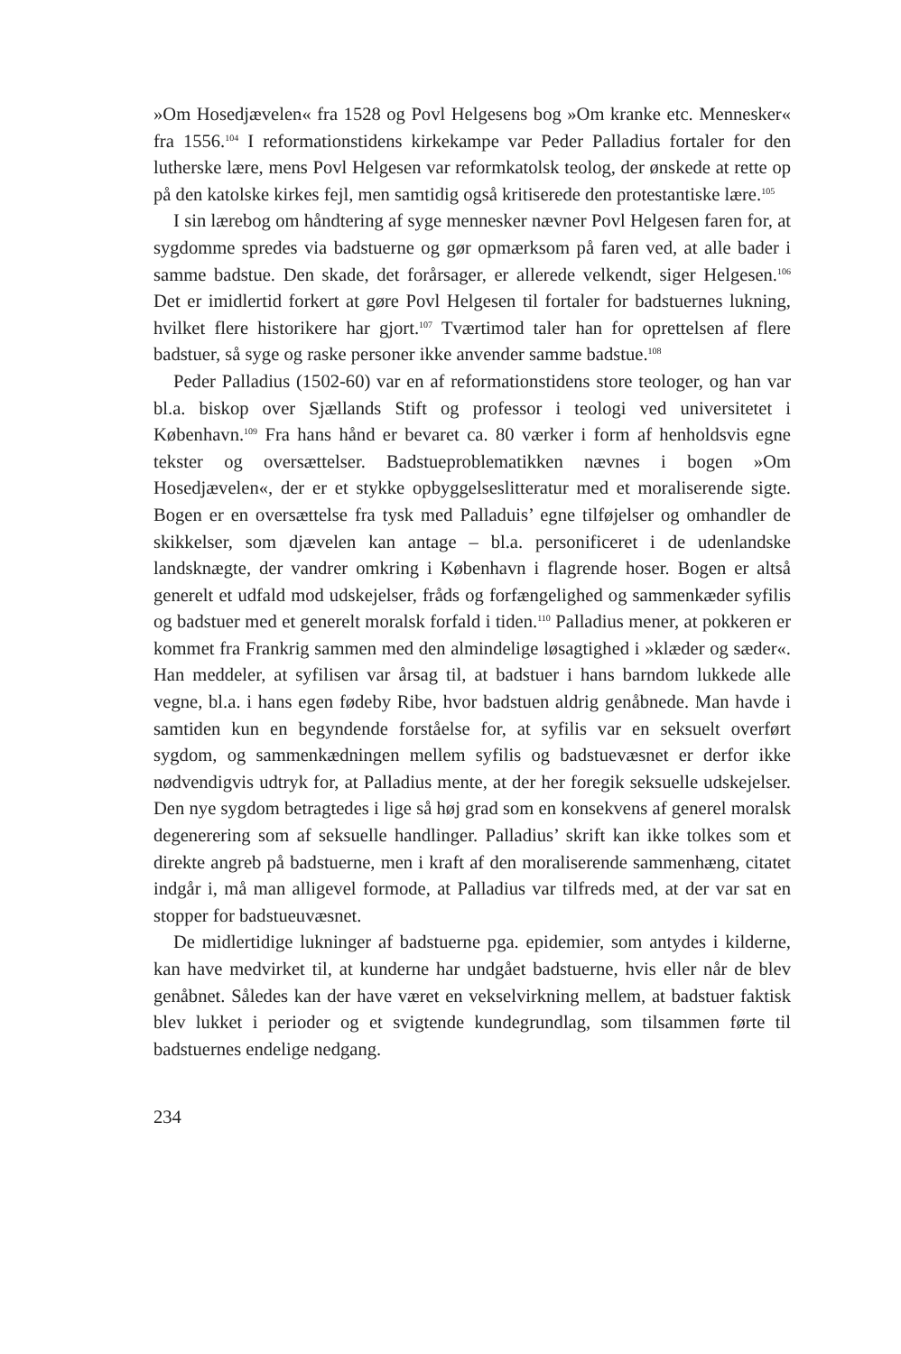»Om Hosedjævelen« fra 1528 og Povl Helgesens bog »Om kranke etc. Mennesker« fra 1556.<sup>104</sup> I reformationstidens kirkekampe var Peder Palladius fortaler for den lutherske lære, mens Povl Helgesen var reformkatolsk teolog, der ønskede at rette op på den katolske kirkes fejl, men samtidig også kritiserede den protestantiske lære.<sup>105</sup>
I sin lærebog om håndtering af syge mennesker nævner Povl Helgesen faren for, at sygdomme spredes via badstuerne og gør opmærksom på faren ved, at alle bader i samme badstue. Den skade, det forårsager, er allerede velkendt, siger Helgesen.<sup>106</sup> Det er imidlertid forkert at gøre Povl Helgesen til fortaler for badstuernes lukning, hvilket flere historikere har gjort.<sup>107</sup> Tværtimod taler han for oprettelsen af flere badstuer, så syge og raske personer ikke anvender samme badstue.<sup>108</sup>
Peder Palladius (1502-60) var en af reformationstidens store teologer, og han var bl.a. biskop over Sjællands Stift og professor i teologi ved universitetet i København.<sup>109</sup> Fra hans hånd er bevaret ca. 80 værker i form af henholdsvis egne tekster og oversættelser. Badstueproblematikken nævnes i bogen »Om Hosedjævelen«, der er et stykke opbyggelseslitteratur med et moraliserende sigte. Bogen er en oversættelse fra tysk med Palladuis’ egne tilføjelser og omhandler de skikkelser, som djævelen kan antage – bl.a. personificeret i de udenlandske landsknægte, der vandrer omkring i København i flagrende hoser. Bogen er altså generelt et udfald mod udskejelser, fråds og forfængelighed og sammenkæder syfilis og badstuer med et generelt moralsk forfald i tiden.<sup>110</sup> Palladius mener, at pokkeren er kommet fra Frankrig sammen med den almindelige løsagtighed i »klæder og sæder«. Han meddeler, at syfilisen var årsag til, at badstuer i hans barndom lukkede alle vegne, bl.a. i hans egen fødeby Ribe, hvor badstuen aldrig genåbnede. Man havde i samtiden kun en begyndende forståelse for, at syfilis var en seksuelt overført sygdom, og sammenkædningen mellem syfilis og badstuevæsnet er derfor ikke nødvendigvis udtryk for, at Palladius mente, at der her foregik seksuelle udskejelser. Den nye sygdom betragtedes i lige så høj grad som en konsekvens af generel moralsk degenerering som af seksuelle handlinger. Palladius’ skrift kan ikke tolkes som et direkte angreb på badstuerne, men i kraft af den moraliserende sammenhæng, citatet indgår i, må man alligevel formode, at Palladius var tilfreds med, at der var sat en stopper for badstueuvæsnet.
De midlertidige lukninger af badstuerne pga. epidemier, som antydes i kilderne, kan have medvirket til, at kunderne har undgået badstuerne, hvis eller når de blev genåbnet. Således kan der have været en vekselvirkning mellem, at badstuer faktisk blev lukket i perioder og et svigtende kundegrundlag, som tilsammen førte til badstuernes endelige nedgang.
234